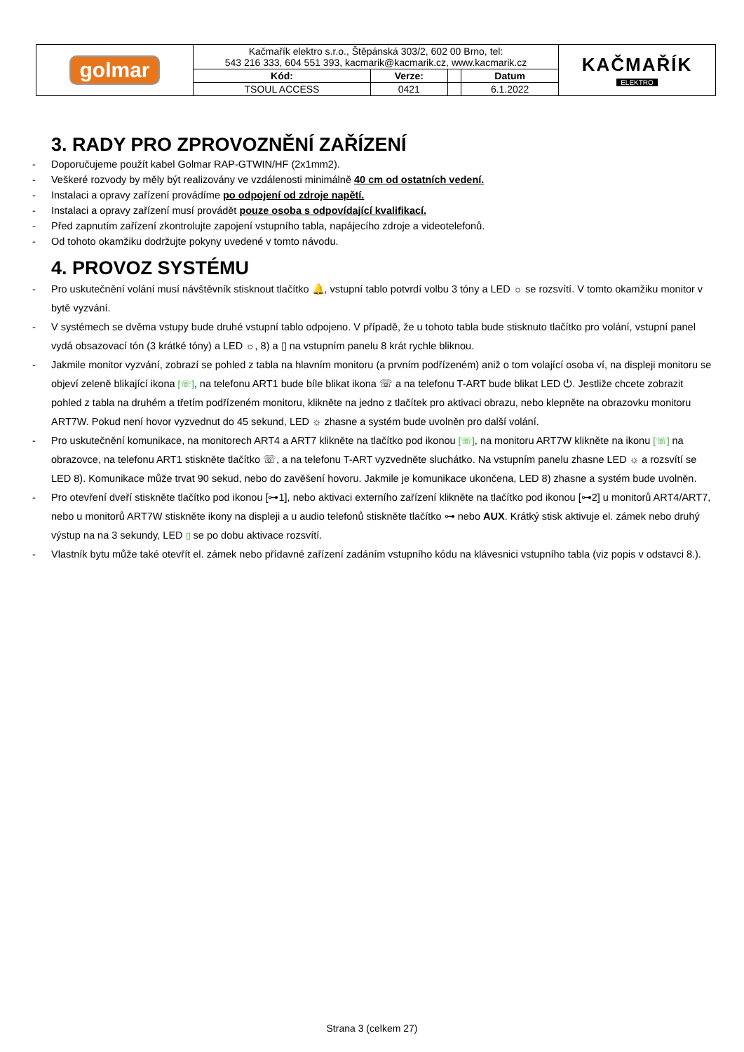| golmar | Kačmařík elektro s.r.o., Štěpánská 303/2, 602 00 Brno, tel: 543 216 333, 604 551 393, kacmarik@kacmarik.cz, www.kacmarik.cz | | | | KAČMAŘÍK ELEKTRO |
| | Kód: | Verze: | | Datum | |
| | TSOUL ACCESS | 0421 | | 6.1.2022 | |
3. RADY PRO ZPROVOZNĚNÍ ZAŘÍZENÍ
- Doporučujeme použít kabel Golmar RAP-GTWIN/HF (2x1mm2).
- Veškeré rozvody by měly být realizovány ve vzdálenosti minimálně 40 cm od ostatních vedení.
- Instalaci a opravy zařízení provádíme po odpojení od zdroje napětí.
- Instalaci a opravy zařízení musí provádět pouze osoba s odpovídající kvalifikací.
- Před zapnutím zařízení zkontrolujte zapojení vstupního tabla, napájecího zdroje a videotelefonů.
- Od tohoto okamžiku dodržujte pokyny uvedené v tomto návodu.
4. PROVOZ SYSTÉMU
- Pro uskutečnění volání musí návštěvník stisknout tlačítko 🔔, vstupní tablo potvrdí volbu 3 tóny a LED ☼ se rozsvítí. V tomto okamžiku monitor v bytě vyzvání.
- V systémech se dvěma vstupy bude druhé vstupní tablo odpojeno. V případě, že u tohoto tabla bude stisknuto tlačítko pro volání, vstupní panel vydá obsazovací tón (3 krátké tóny) a LED ☼, 8) a ▯ na vstupním panelu 8 krát rychle bliknou.
- Jakmile monitor vyzvání, zobrazí se pohled z tabla na hlavním monitoru (a prvním podřízeném) aniž o tom volající osoba ví, na displeji monitoru se objeví zeleně blikající ikona [☏], na telefonu ART1 bude bíle blikat ikona ☏ a na telefonu T-ART bude blikat LED ⏻. Jestliže chcete zobrazit pohled z tabla na druhém a třetím podřízeném monitoru, klikněte na jedno z tlačítek pro aktivaci obrazu, nebo klepněte na obrazovku monitoru ART7W. Pokud není hovor vyzvednut do 45 sekund, LED ☼ zhasne a systém bude uvolněn pro další volání.
- Pro uskutečnění komunikace, na monitorech ART4 a ART7 klikněte na tlačítko pod ikonou [☏], na monitoru ART7W klikněte na ikonu [☏] na obrazovce, na telefonu ART1 stiskněte tlačítko ☏, a na telefonu T-ART vyzvedněte sluchátko. Na vstupním panelu zhasne LED ☼ a rozsvítí se LED 8). Komunikace může trvat 90 sekud, nebo do zavěšení hovoru. Jakmile je komunikace ukončena, LED 8) zhasne a systém bude uvolněn.
- Pro otevření dveří stiskněte tlačítko pod ikonou [⊶1], nebo aktivaci externího zařízení klikněte na tlačítko pod ikonou [⊶2] u monitorů ART4/ART7, nebo u monitorů ART7W stiskněte ikony na displeji a u audio telefonů stiskněte tlačítko ⊶ nebo AUX. Krátký stisk aktivuje el. zámek nebo druhý výstup na na 3 sekundy, LED ▯ se po dobu aktivace rozsvítí.
- Vlastník bytu může také otevřít el. zámek nebo přídavné zařízení zadáním vstupního kódu na klávesnici vstupního tabla (viz popis v odstavci 8.).
Strana 3 (celkem 27)